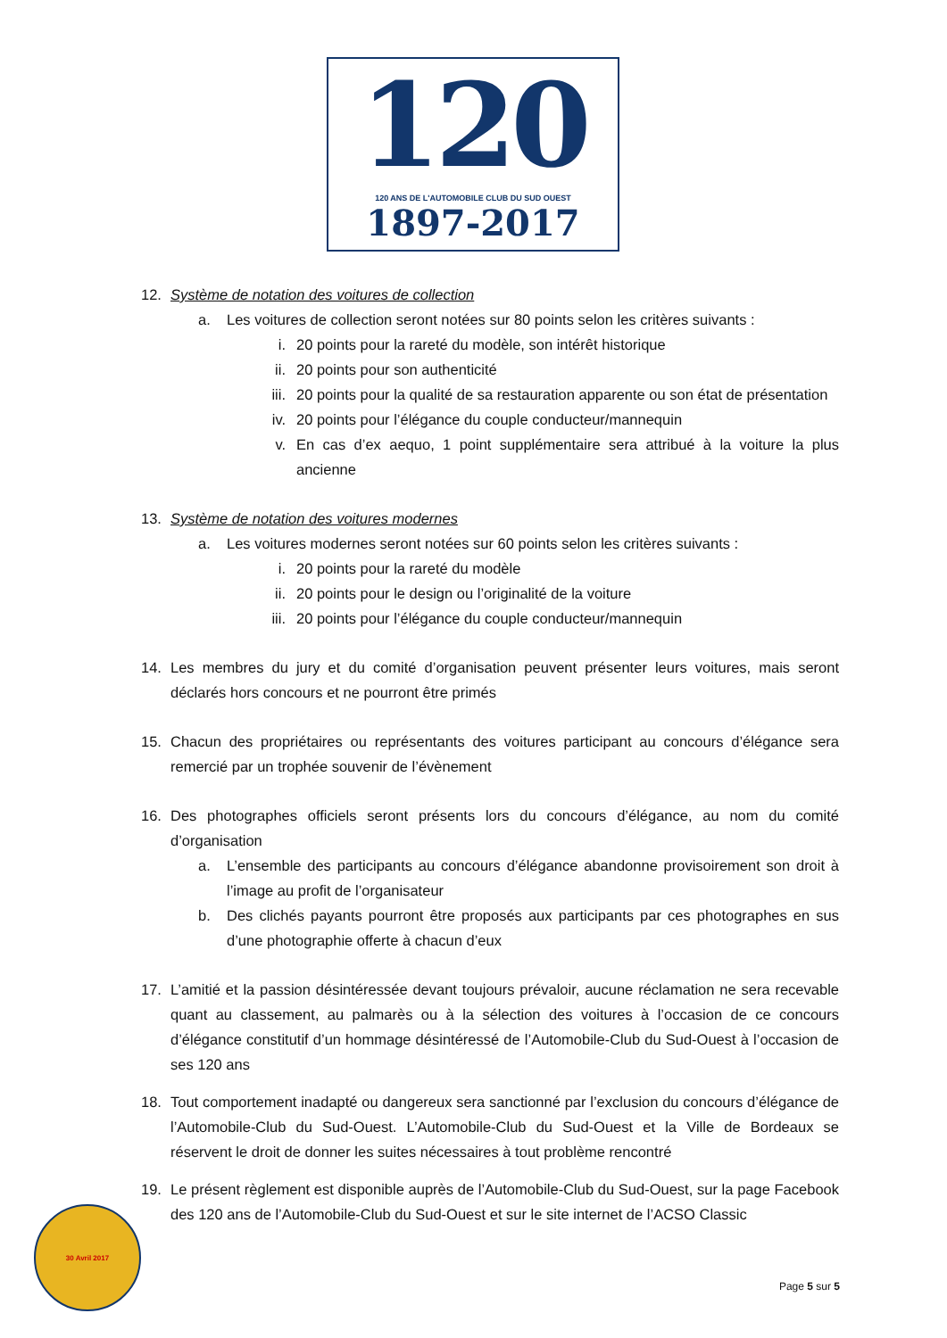120
120 ANS DE L'AUTOMOBILE CLUB DU SUD OUEST
1897-2017
12. Système de notation des voitures de collection
a. Les voitures de collection seront notées sur 80 points selon les critères suivants :
i. 20 points pour la rareté du modèle, son intérêt historique
ii. 20 points pour son authenticité
iii. 20 points pour la qualité de sa restauration apparente ou son état de présentation
iv. 20 points pour l’élégance du couple conducteur/mannequin
v. En cas d’ex aequo, 1 point supplémentaire sera attribué à la voiture la plus ancienne
13. Système de notation des voitures modernes
a. Les voitures modernes seront notées sur 60 points selon les critères suivants :
i. 20 points pour la rareté du modèle
ii. 20 points pour le design ou l’originalité de la voiture
iii. 20 points pour l’élégance du couple conducteur/mannequin
14. Les membres du jury et du comité d’organisation peuvent présenter leurs voitures, mais seront déclarés hors concours et ne pourront être primés
15. Chacun des propriétaires ou représentants des voitures participant au concours d’élégance sera remercié par un trophée souvenir de l’évènement
16. Des photographes officiels seront présents lors du concours d’élégance, au nom du comité d’organisation
a. L’ensemble des participants au concours d’élégance abandonne provisoirement son droit à l’image au profit de l’organisateur
b. Des clichés payants pourront être proposés aux participants par ces photographes en sus d’une photographie offerte à chacun d’eux
17. L’amitié et la passion désintéressée devant toujours prévaloir, aucune réclamation ne sera recevable quant au classement, au palmarès ou à la sélection des voitures à l’occasion de ce concours d’élégance constitutif d’un hommage désintéressé de l’Automobile-Club du Sud-Ouest à l’occasion de ses 120 ans
18. Tout comportement inadapté ou dangereux sera sanctionné par l’exclusion du concours d’élégance de l’Automobile-Club du Sud-Ouest. L’Automobile-Club du Sud-Ouest et la Ville de Bordeaux se réservent le droit de donner les suites nécessaires à tout problème rencontré
19. Le présent règlement est disponible auprès de l’Automobile-Club du Sud-Ouest, sur la page Facebook des 120 ans de l’Automobile-Club du Sud-Ouest et sur le site internet de l’ACSO Classic
30 Avril 2017
Page 5 sur 5